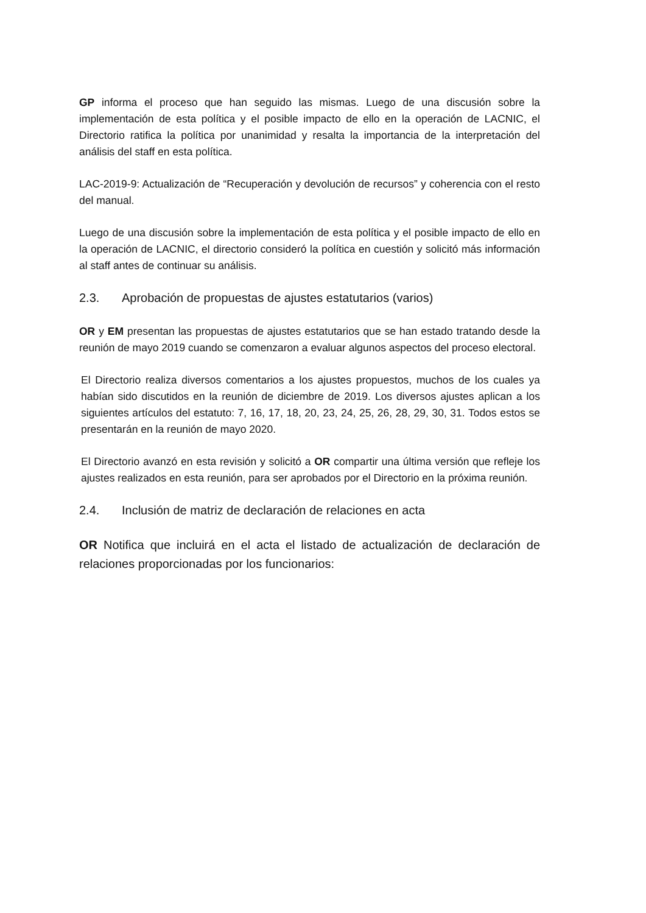GP informa el proceso que han seguido las mismas. Luego de una discusión sobre la implementación de esta política y el posible impacto de ello en la operación de LACNIC, el Directorio ratifica la política por unanimidad y resalta la importancia de la interpretación del análisis del staff en esta política.
LAC-2019-9: Actualización de “Recuperación y devolución de recursos” y coherencia con el resto del manual.
Luego de una discusión sobre la implementación de esta política y el posible impacto de ello en la operación de LACNIC, el directorio consideró la política en cuestión y solicitó más información al staff antes de continuar su análisis.
2.3. Aprobación de propuestas de ajustes estatutarios (varios)
OR y EM presentan las propuestas de ajustes estatutarios que se han estado tratando desde la reunión de mayo 2019 cuando se comenzaron a evaluar algunos aspectos del proceso electoral.
El Directorio realiza diversos comentarios a los ajustes propuestos, muchos de los cuales ya habían sido discutidos en la reunión de diciembre de 2019. Los diversos ajustes aplican a los siguientes artículos del estatuto: 7, 16, 17, 18, 20, 23, 24, 25, 26, 28, 29, 30, 31. Todos estos se presentarán en la reunión de mayo 2020.
El Directorio avanzó en esta revisión y solicitó a OR compartir una última versión que refleje los ajustes realizados en esta reunión, para ser aprobados por el Directorio en la próxima reunión.
2.4. Inclusión de matriz de declaración de relaciones en acta
OR Notifica que incluirá en el acta el listado de actualización de declaración de relaciones proporcionadas por los funcionarios: